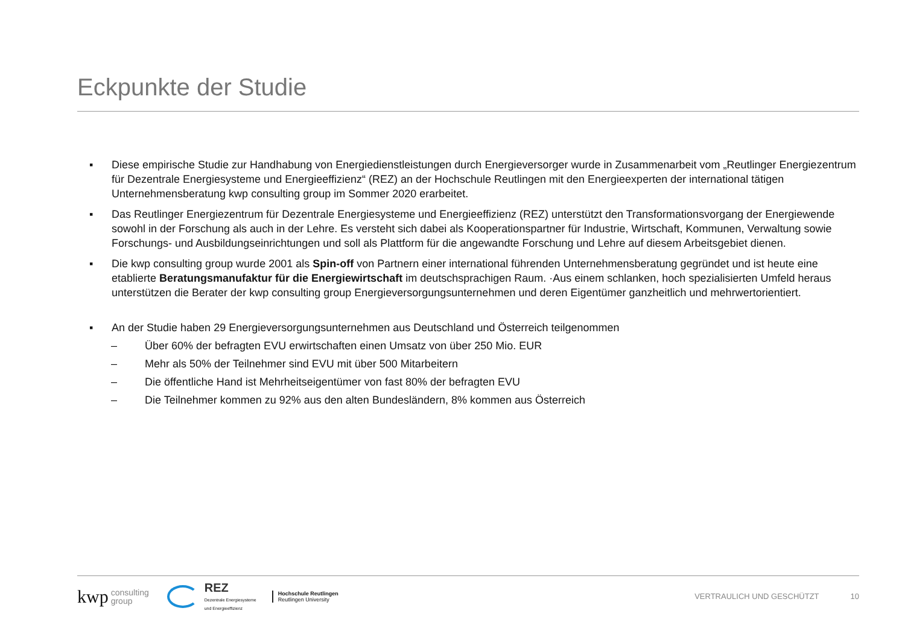Eckpunkte der Studie
▪ Diese empirische Studie zur Handhabung von Energiedienstleistungen durch Energieversorger wurde in Zusammenarbeit vom „Reutlinger Energiezentrum für Dezentrale Energiesysteme und Energieeffizienz“ (REZ) an der Hochschule Reutlingen mit den Energieexperten der international tätigen Unternehmensberatung kwp consulting group im Sommer 2020 erarbeitet.
▪ Das Reutlinger Energiezentrum für Dezentrale Energiesysteme und Energieeffizienz (REZ) unterstützt den Transformationsvorgang der Energiewende sowohl in der Forschung als auch in der Lehre. Es versteht sich dabei als Kooperationspartner für Industrie, Wirtschaft, Kommunen, Verwaltung sowie Forschungs- und Ausbildungseinrichtungen und soll als Plattform für die angewandte Forschung und Lehre auf diesem Arbeitsgebiet dienen.
▪ Die kwp consulting group wurde 2001 als Spin-off von Partnern einer international führenden Unternehmensberatung gegründet und ist heute eine etablierte Beratungsmanufaktur für die Energiewirtschaft im deutschsprachigen Raum. ·Aus einem schlanken, hoch spezialisierten Umfeld heraus unterstützen die Berater der kwp consulting group Energieversorgungsunternehmen und deren Eigentümer ganzheitlich und mehrwertorientiert.
▪ An der Studie haben 29 Energieversorgungsunternehmen aus Deutschland und Österreich teilgenommen
– Über 60% der befragten EVU erwirtschaften einen Umsatz von über 250 Mio. EUR
– Mehr als 50% der Teilnehmer sind EVU mit über 500 Mitarbeitern
– Die öffentliche Hand ist Mehrheitseigentümer von fast 80% der befragten EVU
– Die Teilnehmer kommen zu 92% aus den alten Bundesländern, 8% kommen aus Österreich
kwp consulting
group REZ
Dezentrale Energiesysteme
und Energieeffizienz Hochschule Reutlingen
Reutlingen University VERTRAULICH UND GESCHÜTZT 10